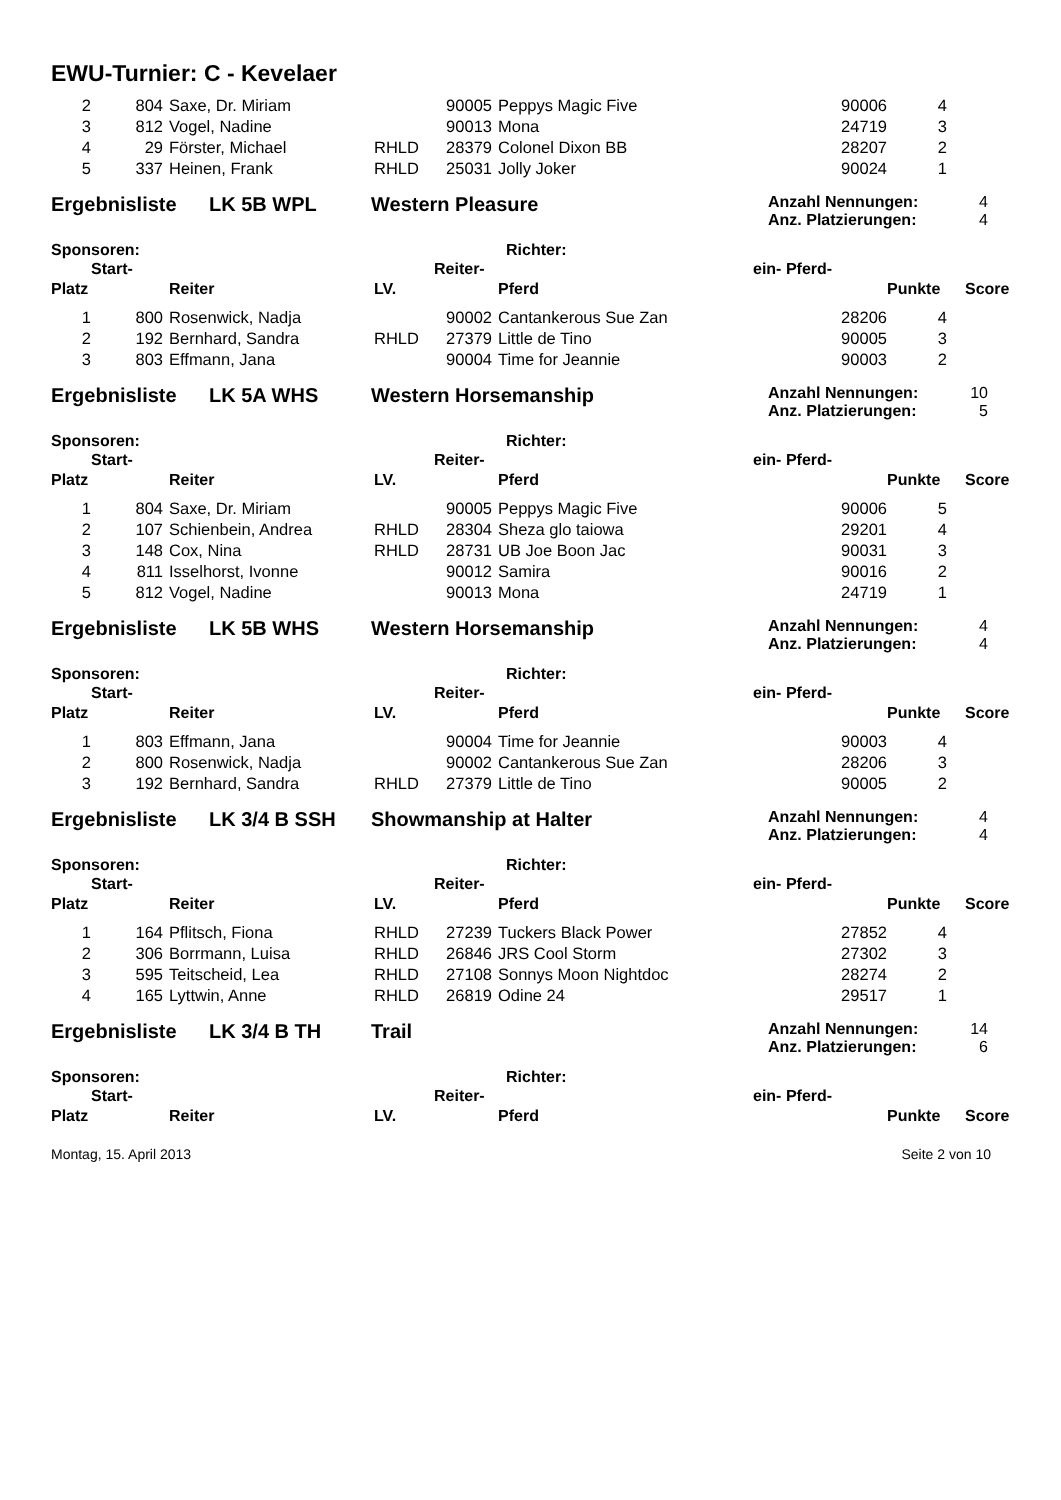EWU-Turnier: C - Kevelaer
| 2 | 804 | Saxe, Dr. Miriam | | 90005 | Peppys Magic Five | 90006 | 4 | |
| 3 | 812 | Vogel, Nadine | | 90013 | Mona | 24719 | 3 | |
| 4 | 29 | Förster, Michael | RHLD | 28379 | Colonel Dixon BB | 28207 | 2 | |
| 5 | 337 | Heinen, Frank | RHLD | 25031 | Jolly Joker | 90024 | 1 | |
Ergebnisliste LK 5B WPL Western Pleasure
Anzahl Nennungen: 4
Anz. Platzierungen: 4
Sponsoren: Richter:
| | Start- | | | Reiter- | | ein- Pferd- | | |
| --- | --- | --- | --- | --- | --- | --- | --- | --- |
| Platz | | Reiter | LV. | | Pferd | | Punkte | Score |
| 1 | 800 | Rosenwick, Nadja | | 90002 | Cantankerous Sue Zan | 28206 | 4 |
| 2 | 192 | Bernhard, Sandra | RHLD | 27379 | Little de Tino | 90005 | 3 |
| 3 | 803 | Effmann, Jana | | 90004 | Time for Jeannie | 90003 | 2 |
Ergebnisliste LK 5A WHS Western Horsemanship
Anzahl Nennungen: 10
Anz. Platzierungen: 5
Sponsoren: Richter:
| | Start- | | | Reiter- | | ein- Pferd- | | |
| --- | --- | --- | --- | --- | --- | --- | --- | --- |
| Platz | | Reiter | LV. | | Pferd | | Punkte | Score |
| 1 | 804 | Saxe, Dr. Miriam | | 90005 | Peppys Magic Five | 90006 | 5 |
| 2 | 107 | Schienbein, Andrea | RHLD | 28304 | Sheza glo taiowa | 29201 | 4 |
| 3 | 148 | Cox, Nina | RHLD | 28731 | UB Joe Boon Jac | 90031 | 3 |
| 4 | 811 | Isselhorst, Ivonne | | 90012 | Samira | 90016 | 2 |
| 5 | 812 | Vogel, Nadine | | 90013 | Mona | 24719 | 1 |
Ergebnisliste LK 5B WHS Western Horsemanship
Anzahl Nennungen: 4
Anz. Platzierungen: 4
Sponsoren: Richter:
| | Start- | | | Reiter- | | ein- Pferd- | | |
| --- | --- | --- | --- | --- | --- | --- | --- | --- |
| Platz | | Reiter | LV. | | Pferd | | Punkte | Score |
| 1 | 803 | Effmann, Jana | | 90004 | Time for Jeannie | 90003 | 4 |
| 2 | 800 | Rosenwick, Nadja | | 90002 | Cantankerous Sue Zan | 28206 | 3 |
| 3 | 192 | Bernhard, Sandra | RHLD | 27379 | Little de Tino | 90005 | 2 |
Ergebnisliste LK 3/4 B SSH Showmanship at Halter
Anzahl Nennungen: 4
Anz. Platzierungen: 4
Sponsoren: Richter:
| | Start- | | | Reiter- | | ein- Pferd- | | |
| --- | --- | --- | --- | --- | --- | --- | --- | --- |
| Platz | | Reiter | LV. | | Pferd | | Punkte | Score |
| 1 | 164 | Pflitsch, Fiona | RHLD | 27239 | Tuckers Black Power | 27852 | 4 |
| 2 | 306 | Borrmann, Luisa | RHLD | 26846 | JRS Cool Storm | 27302 | 3 |
| 3 | 595 | Teitscheid, Lea | RHLD | 27108 | Sonnys Moon Nightdoc | 28274 | 2 |
| 4 | 165 | Lyttwin, Anne | RHLD | 26819 | Odine 24 | 29517 | 1 |
Ergebnisliste LK 3/4 B TH Trail
Anzahl Nennungen: 14
Anz. Platzierungen: 6
Sponsoren: Richter:
| | Start- | | | Reiter- | | ein- Pferd- | | |
| --- | --- | --- | --- | --- | --- | --- | --- | --- |
| Platz | | Reiter | LV. | | Pferd | | Punkte | Score |
Montag, 15. April 2013 Seite 2 von 10